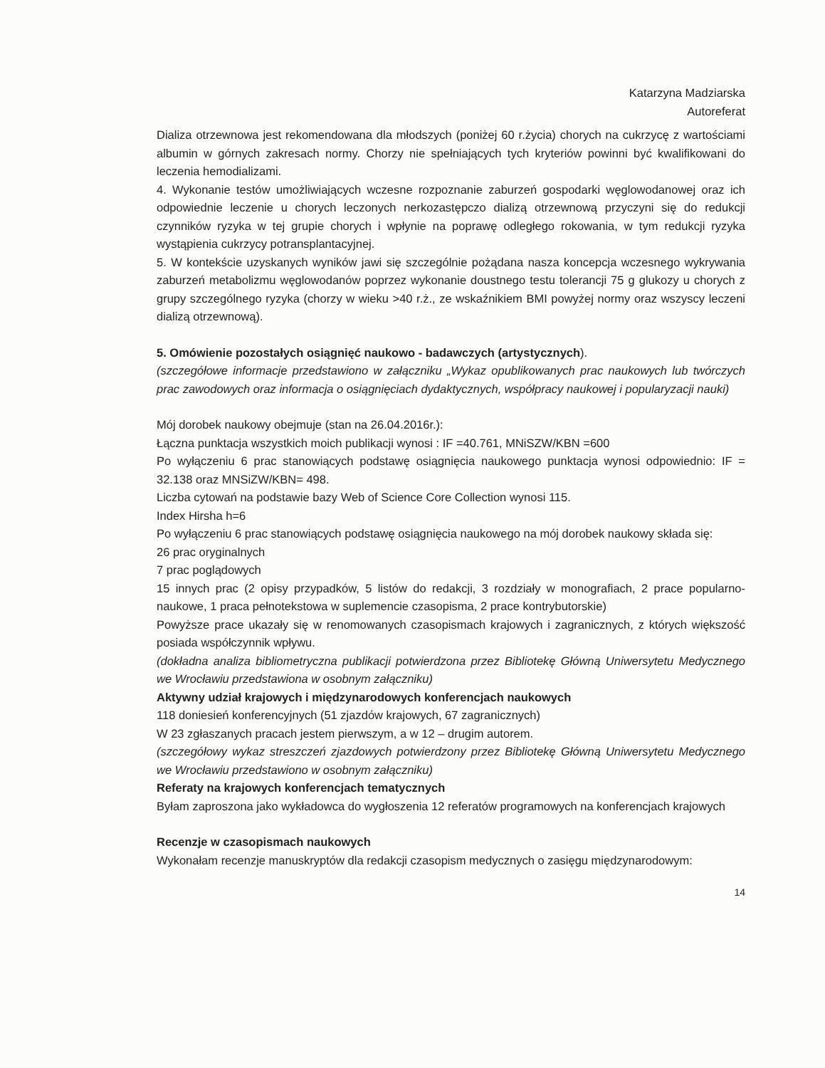Katarzyna Madziarska
Autoreferat
Dializa otrzewnowa jest rekomendowana dla młodszych (poniżej 60 r.życia) chorych na cukrzycę z wartościami albumin w górnych zakresach normy. Chorzy nie spełniających tych kryteriów powinni być kwalifikowani do leczenia hemodializami.
4. Wykonanie testów umożliwiających wczesne rozpoznanie zaburzeń gospodarki węglowodanowej oraz ich odpowiednie leczenie u chorych leczonych nerkozastępczo dializą otrzewnową przyczyni się do redukcji czynników ryzyka w tej grupie chorych i wpłynie na poprawę odległego rokowania, w tym redukcji ryzyka wystąpienia cukrzycy potransplantacyjnej.
5. W kontekście uzyskanych wyników jawi się szczególnie pożądana nasza koncepcja wczesnego wykrywania zaburzeń metabolizmu węglowodanów poprzez wykonanie doustnego testu tolerancji 75 g glukozy u chorych z grupy szczególnego ryzyka (chorzy w wieku >40 r.ż., ze wskaźnikiem BMI powyżej normy oraz wszyscy leczeni dializą otrzewnową).
5. Omówienie pozostałych osiągnięć naukowo - badawczych (artystycznych).
(szczegółowe informacje przedstawiono w załączniku „Wykaz opublikowanych prac naukowych lub twórczych prac zawodowych oraz informacja o osiągnięciach dydaktycznych, współpracy naukowej i popularyzacji nauki)
Mój dorobek naukowy obejmuje (stan na 26.04.2016r.):
Łączna punktacja wszystkich moich publikacji wynosi : IF =40.761, MNiSZW/KBN =600
Po wyłączeniu 6 prac stanowiących podstawę osiągnięcia naukowego punktacja wynosi odpowiednio: IF = 32.138 oraz MNSiZW/KBN= 498.
Liczba cytowań na podstawie bazy Web of Science Core Collection wynosi 115.
Index Hirsha h=6
Po wyłączeniu 6 prac stanowiących podstawę osiągnięcia naukowego na mój dorobek naukowy składa się:
26 prac oryginalnych
7 prac poglądowych
15 innych prac (2 opisy przypadków, 5 listów do redakcji, 3 rozdziały w monografiach, 2 prace popularno-naukowe, 1 praca pełnotekstowa w suplemencie czasopisma, 2 prace kontrybutorskie)
Powyższe prace ukazały się w renomowanych czasopismach krajowych i zagranicznych, z których większość posiada współczynnik wpływu.
(dokładna analiza bibliometryczna publikacji potwierdzona przez Bibliotekę Główną Uniwersytetu Medycznego we Wrocławiu przedstawiona w osobnym załączniku)
Aktywny udział krajowych i międzynarodowych konferencjach naukowych
118 doniesień konferencyjnych (51 zjazdów krajowych, 67 zagranicznych)
W 23 zgłaszanych pracach jestem pierwszym, a w 12 – drugim autorem.
(szczegółowy wykaz streszczeń zjazdowych potwierdzony przez Bibliotekę Główną Uniwersytetu Medycznego we Wrocławiu przedstawiono w osobnym załączniku)
Referaty na krajowych konferencjach tematycznych
Byłam zaproszona jako wykładowca do wygłoszenia 12 referatów programowych na konferencjach krajowych
Recenzje w czasopismach naukowych
Wykonałam recenzje manuskryptów dla redakcji czasopism medycznych o zasięgu międzynarodowym:
14